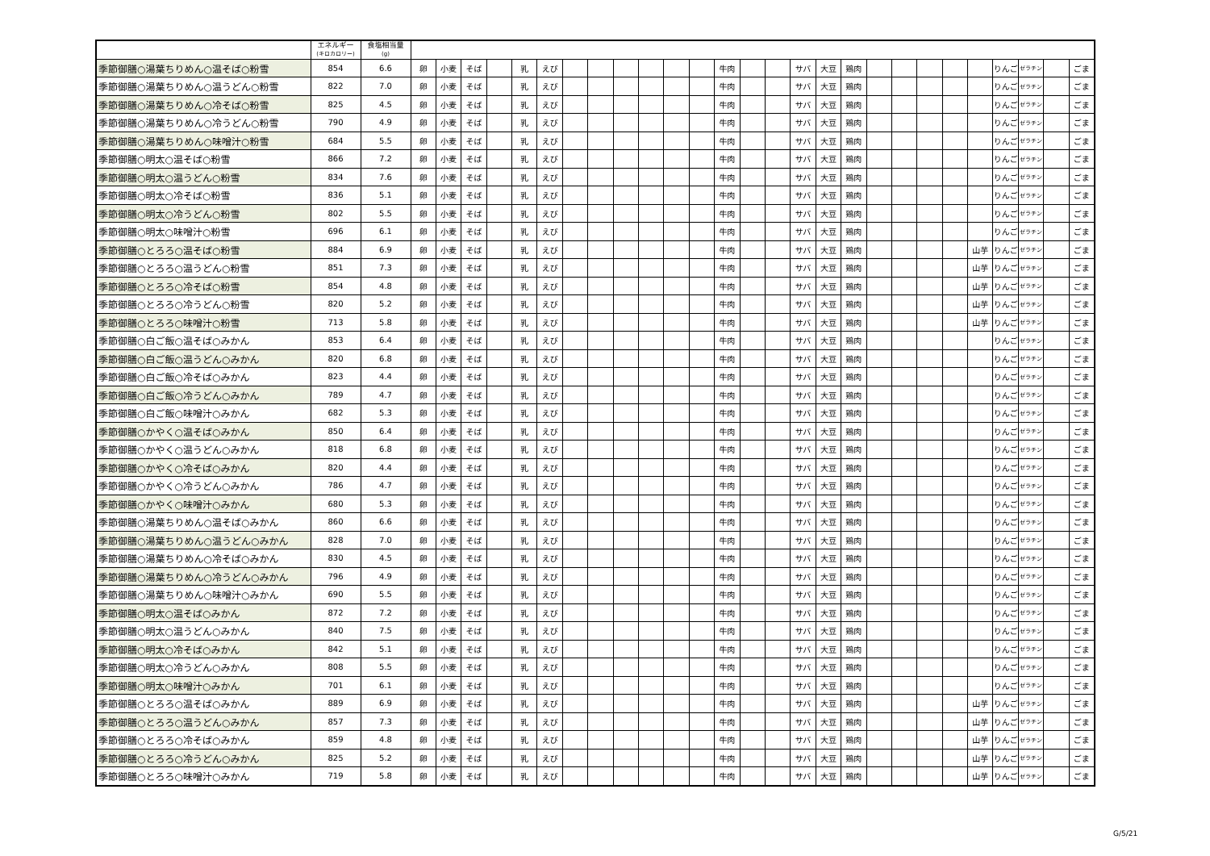| | エネルギー (キロカロリー) | 食塩相当量 (g) | | | | | | | | | | | | | | | | | | | | | | | | | | | |
| --- | --- | --- | --- | --- | --- | --- | --- | --- | --- | --- | --- | --- | --- | --- | --- | --- | --- | --- | --- | --- | --- | --- | --- | --- | --- | --- | --- | --- | --- |
| 季節御膳○湯葉ちりめん○温そば○粉雪 | 854 | 6.6 | 卵 | 小麦 | そば | | 乳 | えび | | | | | | | 牛肉 | | | サバ | 大豆 | 鶏肉 | | | | | | りんご | ゼラチン | | ごま |
| 季節御膳○湯葉ちりめん○温うどん○粉雪 | 822 | 7.0 | 卵 | 小麦 | そば | | 乳 | えび | | | | | | | 牛肉 | | | サバ | 大豆 | 鶏肉 | | | | | | りんご | ゼラチン | | ごま |
| 季節御膳○湯葉ちりめん○冷そば○粉雪 | 825 | 4.5 | 卵 | 小麦 | そば | | 乳 | えび | | | | | | | 牛肉 | | | サバ | 大豆 | 鶏肉 | | | | | | りんご | ゼラチン | | ごま |
| 季節御膳○湯葉ちりめん○冷うどん○粉雪 | 790 | 4.9 | 卵 | 小麦 | そば | | 乳 | えび | | | | | | | 牛肉 | | | サバ | 大豆 | 鶏肉 | | | | | | りんご | ゼラチン | | ごま |
| 季節御膳○湯葉ちりめん○味噌汁○粉雪 | 684 | 5.5 | 卵 | 小麦 | そば | | 乳 | えび | | | | | | | 牛肉 | | | サバ | 大豆 | 鶏肉 | | | | | | りんご | ゼラチン | | ごま |
| 季節御膳○明太○温そば○粉雪 | 866 | 7.2 | 卵 | 小麦 | そば | | 乳 | えび | | | | | | | 牛肉 | | | サバ | 大豆 | 鶏肉 | | | | | | りんご | ゼラチン | | ごま |
| 季節御膳○明太○温うどん○粉雪 | 834 | 7.6 | 卵 | 小麦 | そば | | 乳 | えび | | | | | | | 牛肉 | | | サバ | 大豆 | 鶏肉 | | | | | | りんご | ゼラチン | | ごま |
| 季節御膳○明太○冷そば○粉雪 | 836 | 5.1 | 卵 | 小麦 | そば | | 乳 | えび | | | | | | | 牛肉 | | | サバ | 大豆 | 鶏肉 | | | | | | りんご | ゼラチン | | ごま |
| 季節御膳○明太○冷うどん○粉雪 | 802 | 5.5 | 卵 | 小麦 | そば | | 乳 | えび | | | | | | | 牛肉 | | | サバ | 大豆 | 鶏肉 | | | | | | りんご | ゼラチン | | ごま |
| 季節御膳○明太○味噌汁○粉雪 | 696 | 6.1 | 卵 | 小麦 | そば | | 乳 | えび | | | | | | | 牛肉 | | | サバ | 大豆 | 鶏肉 | | | | | | りんご | ゼラチン | | ごま |
| 季節御膳○とろろ○温そば○粉雪 | 884 | 6.9 | 卵 | 小麦 | そば | | 乳 | えび | | | | | | | 牛肉 | | | サバ | 大豆 | 鶏肉 | | | | | 山芋 | りんご | ゼラチン | | ごま |
| 季節御膳○とろろ○温うどん○粉雪 | 851 | 7.3 | 卵 | 小麦 | そば | | 乳 | えび | | | | | | | 牛肉 | | | サバ | 大豆 | 鶏肉 | | | | | 山芋 | りんご | ゼラチン | | ごま |
| 季節御膳○とろろ○冷そば○粉雪 | 854 | 4.8 | 卵 | 小麦 | そば | | 乳 | えび | | | | | | | 牛肉 | | | サバ | 大豆 | 鶏肉 | | | | | 山芋 | りんご | ゼラチン | | ごま |
| 季節御膳○とろろ○冷うどん○粉雪 | 820 | 5.2 | 卵 | 小麦 | そば | | 乳 | えび | | | | | | | 牛肉 | | | サバ | 大豆 | 鶏肉 | | | | | 山芋 | りんご | ゼラチン | | ごま |
| 季節御膳○とろろ○味噌汁○粉雪 | 713 | 5.8 | 卵 | 小麦 | そば | | 乳 | えび | | | | | | | 牛肉 | | | サバ | 大豆 | 鶏肉 | | | | | 山芋 | りんご | ゼラチン | | ごま |
| 季節御膳○白ご飯○温そば○みかん | 853 | 6.4 | 卵 | 小麦 | そば | | 乳 | えび | | | | | | | 牛肉 | | | サバ | 大豆 | 鶏肉 | | | | | | りんご | ゼラチン | | ごま |
| 季節御膳○白ご飯○温うどん○みかん | 820 | 6.8 | 卵 | 小麦 | そば | | 乳 | えび | | | | | | | 牛肉 | | | サバ | 大豆 | 鶏肉 | | | | | | りんご | ゼラチン | | ごま |
| 季節御膳○白ご飯○冷そば○みかん | 823 | 4.4 | 卵 | 小麦 | そば | | 乳 | えび | | | | | | | 牛肉 | | | サバ | 大豆 | 鶏肉 | | | | | | りんご | ゼラチン | | ごま |
| 季節御膳○白ご飯○冷うどん○みかん | 789 | 4.7 | 卵 | 小麦 | そば | | 乳 | えび | | | | | | | 牛肉 | | | サバ | 大豆 | 鶏肉 | | | | | | りんご | ゼラチン | | ごま |
| 季節御膳○白ご飯○味噌汁○みかん | 682 | 5.3 | 卵 | 小麦 | そば | | 乳 | えび | | | | | | | 牛肉 | | | サバ | 大豆 | 鶏肉 | | | | | | りんご | ゼラチン | | ごま |
| 季節御膳○かやく○温そば○みかん | 850 | 6.4 | 卵 | 小麦 | そば | | 乳 | えび | | | | | | | 牛肉 | | | サバ | 大豆 | 鶏肉 | | | | | | りんご | ゼラチン | | ごま |
| 季節御膳○かやく○温うどん○みかん | 818 | 6.8 | 卵 | 小麦 | そば | | 乳 | えび | | | | | | | 牛肉 | | | サバ | 大豆 | 鶏肉 | | | | | | りんご | ゼラチン | | ごま |
| 季節御膳○かやく○冷そば○みかん | 820 | 4.4 | 卵 | 小麦 | そば | | 乳 | えび | | | | | | | 牛肉 | | | サバ | 大豆 | 鶏肉 | | | | | | りんご | ゼラチン | | ごま |
| 季節御膳○かやく○冷うどん○みかん | 786 | 4.7 | 卵 | 小麦 | そば | | 乳 | えび | | | | | | | 牛肉 | | | サバ | 大豆 | 鶏肉 | | | | | | りんご | ゼラチン | | ごま |
| 季節御膳○かやく○味噌汁○みかん | 680 | 5.3 | 卵 | 小麦 | そば | | 乳 | えび | | | | | | | 牛肉 | | | サバ | 大豆 | 鶏肉 | | | | | | りんご | ゼラチン | | ごま |
| 季節御膳○湯葉ちりめん○温そば○みかん | 860 | 6.6 | 卵 | 小麦 | そば | | 乳 | えび | | | | | | | 牛肉 | | | サバ | 大豆 | 鶏肉 | | | | | | りんご | ゼラチン | | ごま |
| 季節御膳○湯葉ちりめん○温うどん○みかん | 828 | 7.0 | 卵 | 小麦 | そば | | 乳 | えび | | | | | | | 牛肉 | | | サバ | 大豆 | 鶏肉 | | | | | | りんご | ゼラチン | | ごま |
| 季節御膳○湯葉ちりめん○冷そば○みかん | 830 | 4.5 | 卵 | 小麦 | そば | | 乳 | えび | | | | | | | 牛肉 | | | サバ | 大豆 | 鶏肉 | | | | | | りんご | ゼラチン | | ごま |
| 季節御膳○湯葉ちりめん○冷うどん○みかん | 796 | 4.9 | 卵 | 小麦 | そば | | 乳 | えび | | | | | | | 牛肉 | | | サバ | 大豆 | 鶏肉 | | | | | | りんご | ゼラチン | | ごま |
| 季節御膳○湯葉ちりめん○味噌汁○みかん | 690 | 5.5 | 卵 | 小麦 | そば | | 乳 | えび | | | | | | | 牛肉 | | | サバ | 大豆 | 鶏肉 | | | | | | りんご | ゼラチン | | ごま |
| 季節御膳○明太○温そば○みかん | 872 | 7.2 | 卵 | 小麦 | そば | | 乳 | えび | | | | | | | 牛肉 | | | サバ | 大豆 | 鶏肉 | | | | | | りんご | ゼラチン | | ごま |
| 季節御膳○明太○温うどん○みかん | 840 | 7.5 | 卵 | 小麦 | そば | | 乳 | えび | | | | | | | 牛肉 | | | サバ | 大豆 | 鶏肉 | | | | | | りんご | ゼラチン | | ごま |
| 季節御膳○明太○冷そば○みかん | 842 | 5.1 | 卵 | 小麦 | そば | | 乳 | えび | | | | | | | 牛肉 | | | サバ | 大豆 | 鶏肉 | | | | | | りんご | ゼラチン | | ごま |
| 季節御膳○明太○冷うどん○みかん | 808 | 5.5 | 卵 | 小麦 | そば | | 乳 | えび | | | | | | | 牛肉 | | | サバ | 大豆 | 鶏肉 | | | | | | りんご | ゼラチン | | ごま |
| 季節御膳○明太○味噌汁○みかん | 701 | 6.1 | 卵 | 小麦 | そば | | 乳 | えび | | | | | | | 牛肉 | | | サバ | 大豆 | 鶏肉 | | | | | | りんご | ゼラチン | | ごま |
| 季節御膳○とろろ○温そば○みかん | 889 | 6.9 | 卵 | 小麦 | そば | | 乳 | えび | | | | | | | 牛肉 | | | サバ | 大豆 | 鶏肉 | | | | | 山芋 | りんご | ゼラチン | | ごま |
| 季節御膳○とろろ○温うどん○みかん | 857 | 7.3 | 卵 | 小麦 | そば | | 乳 | えび | | | | | | | 牛肉 | | | サバ | 大豆 | 鶏肉 | | | | | 山芋 | りんご | ゼラチン | | ごま |
| 季節御膳○とろろ○冷そば○みかん | 859 | 4.8 | 卵 | 小麦 | そば | | 乳 | えび | | | | | | | 牛肉 | | | サバ | 大豆 | 鶏肉 | | | | | 山芋 | りんご | ゼラチン | | ごま |
| 季節御膳○とろろ○冷うどん○みかん | 825 | 5.2 | 卵 | 小麦 | そば | | 乳 | えび | | | | | | | 牛肉 | | | サバ | 大豆 | 鶏肉 | | | | | 山芋 | りんご | ゼラチン | | ごま |
| 季節御膳○とろろ○味噌汁○みかん | 719 | 5.8 | 卵 | 小麦 | そば | | 乳 | えび | | | | | | | 牛肉 | | | サバ | 大豆 | 鶏肉 | | | | | 山芋 | りんご | ゼラチン | | ごま |
G/5/21